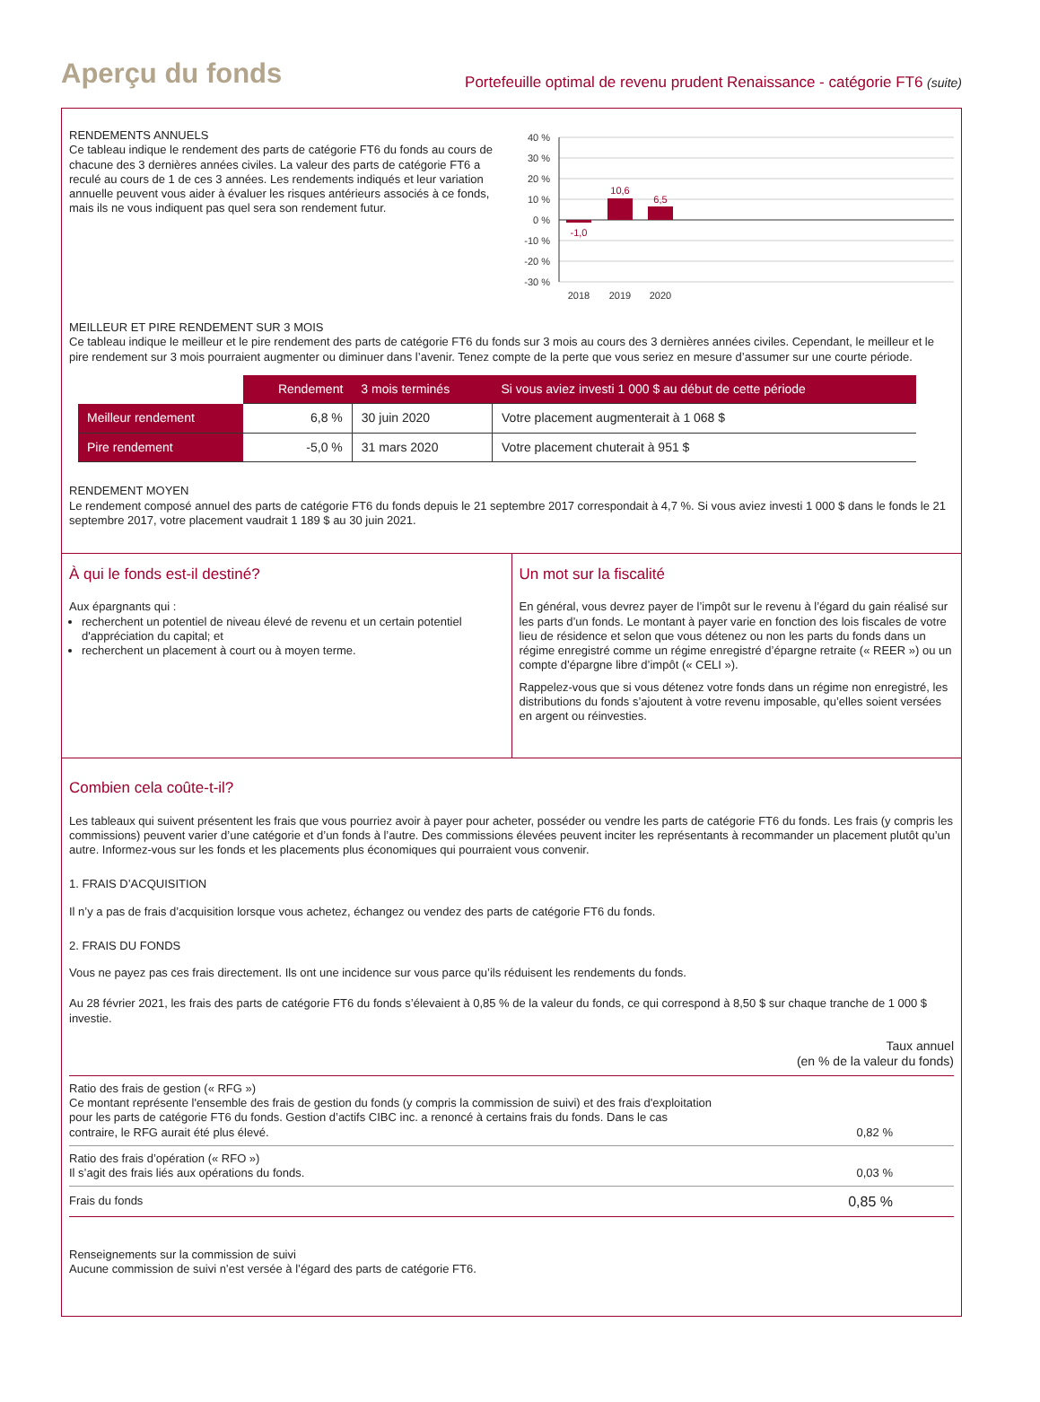Aperçu du fonds
Portefeuille optimal de revenu prudent Renaissance - catégorie FT6 (suite)
RENDEMENTS ANNUELS
Ce tableau indique le rendement des parts de catégorie FT6 du fonds au cours de chacune des 3 dernières années civiles. La valeur des parts de catégorie FT6 a reculé au cours de 1 de ces 3 années. Les rendements indiqués et leur variation annuelle peuvent vous aider à évaluer les risques antérieurs associés à ce fonds, mais ils ne vous indiquent pas quel sera son rendement futur.
40 %
30 %
20 %
10 %
0 %
-10 %
-20 %
-30 %
-1,0
10,6
6,5
2018
2019
2020
MEILLEUR ET PIRE RENDEMENT SUR 3 MOIS
Ce tableau indique le meilleur et le pire rendement des parts de catégorie FT6 du fonds sur 3 mois au cours des 3 dernières années civiles. Cependant, le meilleur et le pire rendement sur 3 mois pourraient augmenter ou diminuer dans l’avenir. Tenez compte de la perte que vous seriez en mesure d’assumer sur une courte période.
| | Rendement | 3 mois terminés | Si vous aviez investi 1 000 $ au début de cette période |
| Meilleur rendement | 6,8 % | 30 juin 2020 | Votre placement augmenterait à 1 068 $ |
| Pire rendement | -5,0 % | 31 mars 2020 | Votre placement chuterait à 951 $ |
RENDEMENT MOYEN
Le rendement composé annuel des parts de catégorie FT6 du fonds depuis le 21 septembre 2017 correspondait à 4,7 %. Si vous aviez investi 1 000 $ dans le fonds le 21 septembre 2017, votre placement vaudrait 1 189 $ au 30 juin 2021.
À qui le fonds est-il destiné?
Aux épargnants qui :
recherchent un potentiel de niveau élevé de revenu et un certain potentiel d'appréciation du capital; et
recherchent un placement à court ou à moyen terme.
Un mot sur la fiscalité
En général, vous devrez payer de l’impôt sur le revenu à l’égard du gain réalisé sur les parts d’un fonds. Le montant à payer varie en fonction des lois fiscales de votre lieu de résidence et selon que vous détenez ou non les parts du fonds dans un régime enregistré comme un régime enregistré d’épargne retraite (« REER ») ou un compte d’épargne libre d’impôt (« CELI »).
Rappelez-vous que si vous détenez votre fonds dans un régime non enregistré, les distributions du fonds s’ajoutent à votre revenu imposable, qu’elles soient versées en argent ou réinvesties.
Combien cela coûte-t-il?
Les tableaux qui suivent présentent les frais que vous pourriez avoir à payer pour acheter, posséder ou vendre les parts de catégorie FT6 du fonds. Les frais (y compris les commissions) peuvent varier d’une catégorie et d’un fonds à l’autre. Des commissions élevées peuvent inciter les représentants à recommander un placement plutôt qu’un autre. Informez-vous sur les fonds et les placements plus économiques qui pourraient vous convenir.
1. FRAIS D’ACQUISITION
Il n’y a pas de frais d’acquisition lorsque vous achetez, échangez ou vendez des parts de catégorie FT6 du fonds.
2. FRAIS DU FONDS
Vous ne payez pas ces frais directement. Ils ont une incidence sur vous parce qu’ils réduisent les rendements du fonds.
Au 28 février 2021, les frais des parts de catégorie FT6 du fonds s’élevaient à 0,85 % de la valeur du fonds, ce qui correspond à 8,50 $ sur chaque tranche de 1 000 $ investie.
| | Taux annuel (en % de la valeur du fonds) |
| Ratio des frais de gestion (« RFG ») Ce montant représente l'ensemble des frais de gestion du fonds (y compris la commission de suivi) et des frais d'exploitation pour les parts de catégorie FT6 du fonds. Gestion d’actifs CIBC inc. a renoncé à certains frais du fonds. Dans le cas contraire, le RFG aurait été plus élevé. | 0,82 % |
| Ratio des frais d’opération (« RFO ») Il s’agit des frais liés aux opérations du fonds. | 0,03 % |
| Frais du fonds | 0,85 % |
Renseignements sur la commission de suivi
Aucune commission de suivi n’est versée à l’égard des parts de catégorie FT6.